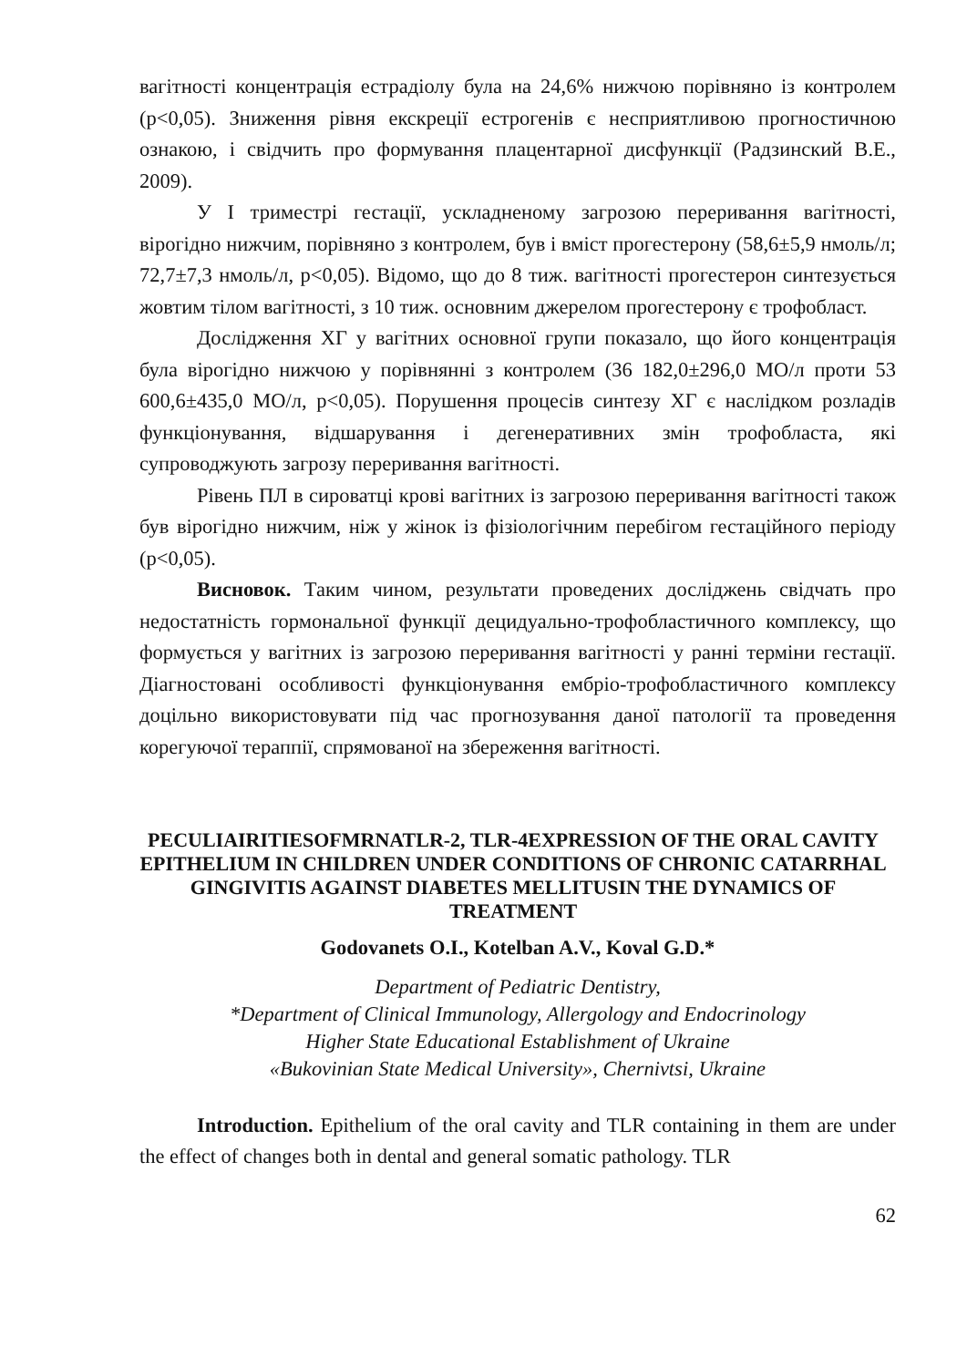вагітності концентрація естрадіолу була на 24,6% нижчою порівняно із контролем (р<0,05). Зниження рівня екскреції естрогенів є несприятливою прогностичною ознакою, і свідчить про формування плацентарної дисфункції (Радзинский В.Е., 2009).
У І триместрі гестації, ускладненому загрозою переривання вагітності, вірогідно нижчим, порівняно з контролем, був і вміст прогестерону (58,6±5,9 нмоль/л; 72,7±7,3 нмоль/л, р<0,05). Відомо, що до 8 тиж. вагітності прогестерон синтезується жовтим тілом вагітності, з 10 тиж. основним джерелом прогестерону є трофобласт.
Дослідження ХГ у вагітних основної групи показало, що його концентрація була вірогідно нижчою у порівнянні з контролем (36 182,0±296,0 МО/л проти 53 600,6±435,0 МО/л, р<0,05). Порушення процесів синтезу ХГ є наслідком розладів функціонування, відшарування і дегенеративних змін трофобласта, які супроводжують загрозу переривання вагітності.
Рівень ПЛ в сироватці крові вагітних із загрозою переривання вагітності також був вірогідно нижчим, ніж у жінок із фізіологічним перебігом гестаційного періоду (р<0,05).
Висновок. Таким чином, результати проведених досліджень свідчать про недостатність гормональної функції децидуально-трофобластичного комплексу, що формується у вагітних із загрозою переривання вагітності у ранні терміни гестації. Діагностовані особливості функціонування ембріо-трофобластичного комплексу доцільно використовувати під час прогнозування даної патології та проведення корегуючої тераппії, спрямованої на збереження вагітності.
PECULIAIRITIESOFMRNATLR-2, TLR-4EXPRESSION OF THE ORAL CAVITY EPITHELIUM IN CHILDREN UNDER CONDITIONS OF CHRONIC CATARRHAL GINGIVITIS AGAINST DIABETES MELLITUSIN THE DYNAMICS OF TREATMENT
Godovanets O.I., Kotelban A.V., Koval G.D.*
Department of Pediatric Dentistry,
*Department of Clinical Immunology, Allergology and Endocrinology
Higher State Educational Establishment of Ukraine
«Bukovinian State Medical University», Chernivtsi, Ukraine
Introduction. Epithelium of the oral cavity and TLR containing in them are under the effect of changes both in dental and general somatic pathology. TLR
62